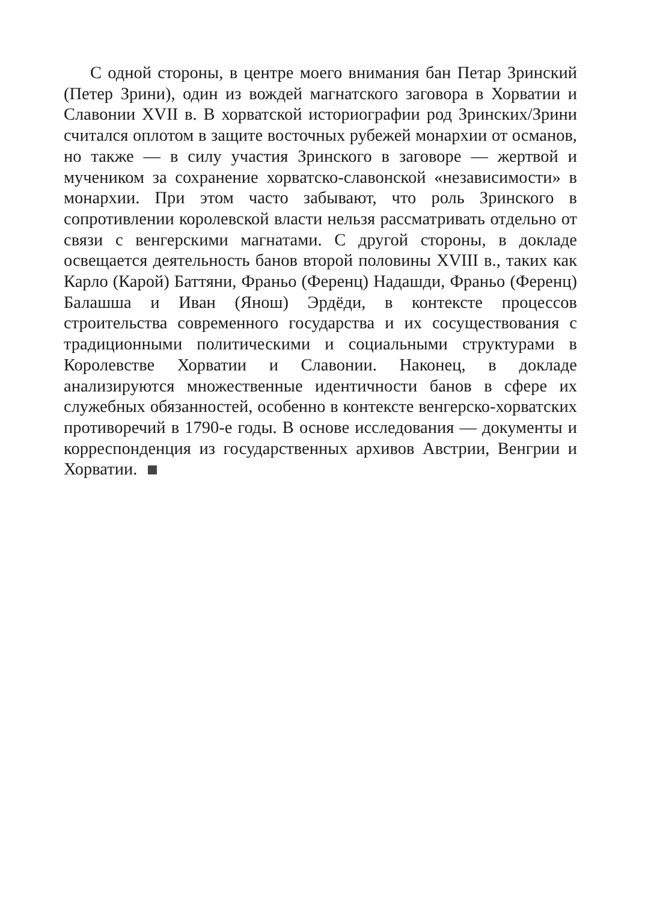С одной стороны, в центре моего внимания бан Петар Зринский (Петер Зрини), один из вождей магнатского заговора в Хорватии и Славонии XVII в. В хорватской историографии род Зринских/Зрини считался оплотом в защите восточных рубежей монархии от османов, но также — в силу участия Зринского в заговоре — жертвой и мучеником за сохранение хорватско-славонской «независимости» в монархии. При этом часто забывают, что роль Зринского в сопротивлении королевской власти нельзя рассматривать отдельно от связи с венгерскими магнатами. С другой стороны, в докладе освещается деятельность банов второй половины XVIII в., таких как Карло (Карой) Баттяни, Франьо (Ференц) Надашди, Франьо (Ференц) Балашша и Иван (Янош) Эрдёди, в контексте процессов строительства современного государства и их сосуществования с традиционными политическими и социальными структурами в Королевстве Хорватии и Славонии. Наконец, в докладе анализируются множественные идентичности банов в сфере их служебных обязанностей, особенно в контексте венгерско-хорватских противоречий в 1790-е годы. В основе исследования — документы и корреспонденция из государственных архивов Австрии, Венгрии и Хорватии.